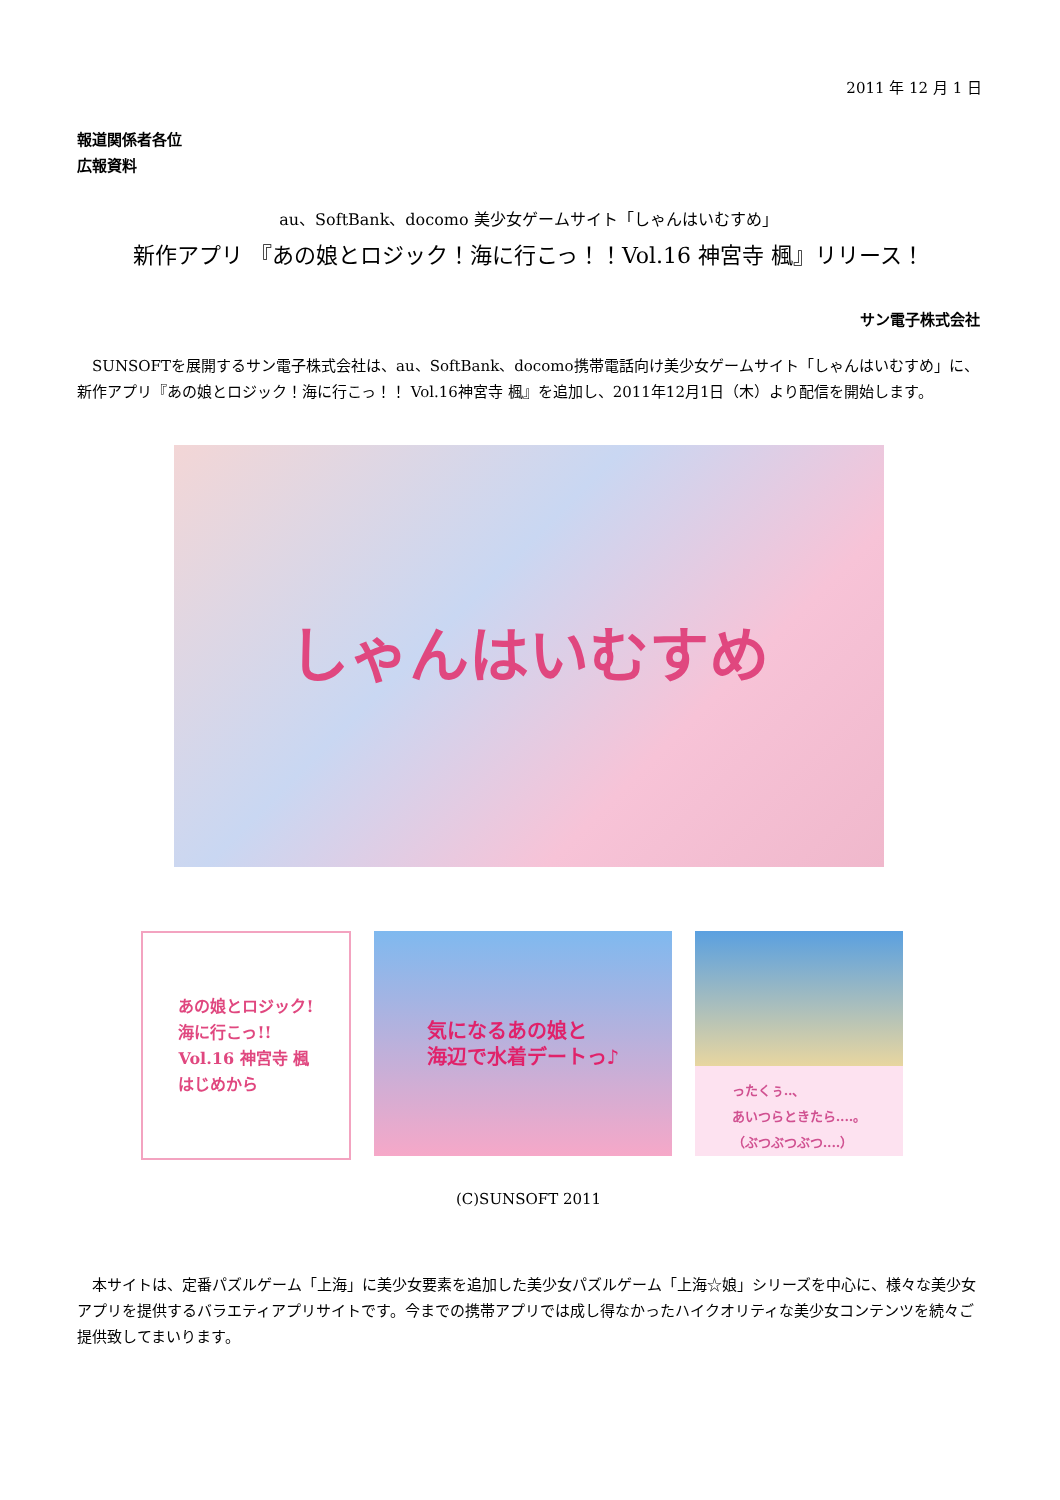2011 年 12 月 1 日
報道関係者各位
広報資料
au、SoftBank、docomo 美少女ゲームサイト「しゃんはいむすめ」
新作アプリ 『あの娘とロジック！海に行こっ！！Vol.16 神宮寺 楓』リリース！
サン電子株式会社
SUNSOFTを展開するサン電子株式会社は、au、SoftBank、docomo携帯電話向け美少女ゲームサイト「しゃんはいむすめ」に、新作アプリ『あの娘とロジック！海に行こっ！！ Vol.16神宮寺 楓』を追加し、2011年12月1日（木）より配信を開始します。
しゃんはいむすめ
あの娘とロジック!
海に行こっ!!
Vol.16 神宮寺 楓
はじめから
気になるあの娘と
海辺で水着デートっ♪
ったくぅ‥、
あいつらときたら‥‥。
（ぶつぶつぶつ‥‥）
(C)SUNSOFT 2011
本サイトは、定番パズルゲーム「上海」に美少女要素を追加した美少女パズルゲーム「上海☆娘」シリーズを中心に、様々な美少女アプリを提供するバラエティアプリサイトです。今までの携帯アプリでは成し得なかったハイクオリティな美少女コンテンツを続々ご提供致してまいります。